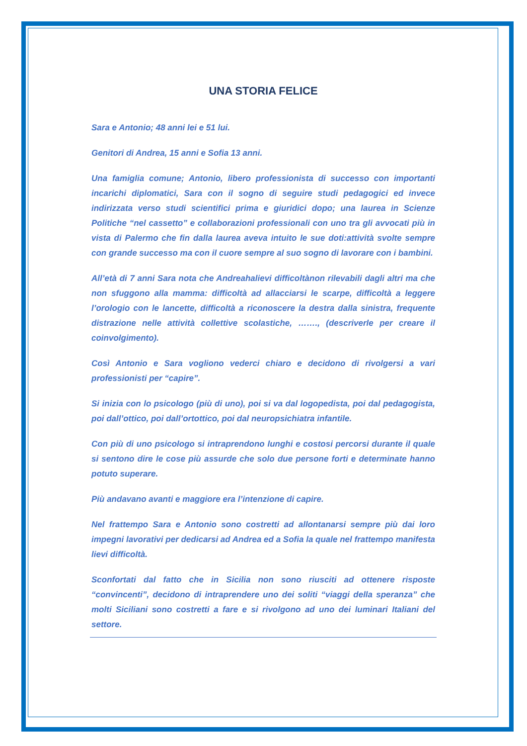UNA STORIA FELICE
Sara e Antonio; 48 anni lei e 51 lui.
Genitori di Andrea, 15 anni e Sofia 13 anni.
Una famiglia comune; Antonio, libero professionista di successo con importanti incarichi diplomatici, Sara con il sogno di seguire studi pedagogici ed invece indirizzata verso studi scientifici prima e giuridici dopo; una laurea in Scienze Politiche “nel cassetto” e collaborazioni professionali con uno tra gli avvocati più in vista di Palermo che fin dalla laurea aveva intuito le sue doti:attività svolte sempre con grande successo ma con il cuore sempre al suo sogno di lavorare con i bambini.
All’età di 7 anni Sara nota che Andreahalievi difficoltànon rilevabili dagli altri ma che non sfuggono alla mamma: difficoltà ad allacciarsi le scarpe, difficoltà a leggere l’orologio con le lancette, difficoltà a riconoscere la destra dalla sinistra, frequente distrazione nelle attività collettive scolastiche, ……., (descriverle per creare il coinvolgimento).
Così Antonio e Sara vogliono vederci chiaro e decidono di rivolgersi a vari professionisti per “capire”.
Si inizia con lo psicologo (più di uno), poi si va dal logopedista, poi dal pedagogista, poi dall’ottico, poi dall’ortottico, poi dal neuropsichiatra infantile.
Con più di uno psicologo si intraprendono lunghi e costosi percorsi durante il quale si sentono dire le cose più assurde che solo due persone forti e determinate hanno potuto superare.
Più andavano avanti e maggiore era l’intenzione di capire.
Nel frattempo Sara e Antonio sono costretti ad allontanarsi sempre più dai loro impegni lavorativi per dedicarsi ad Andrea ed a Sofia la quale nel frattempo manifesta lievi difficoltà.
Sconfortati dal fatto che in Sicilia non sono riusciti ad ottenere risposte “convincenti”, decidono di intraprendere uno dei soliti “viaggi della speranza” che molti Siciliani sono costretti a fare e si rivolgono ad uno dei luminari Italiani del settore.